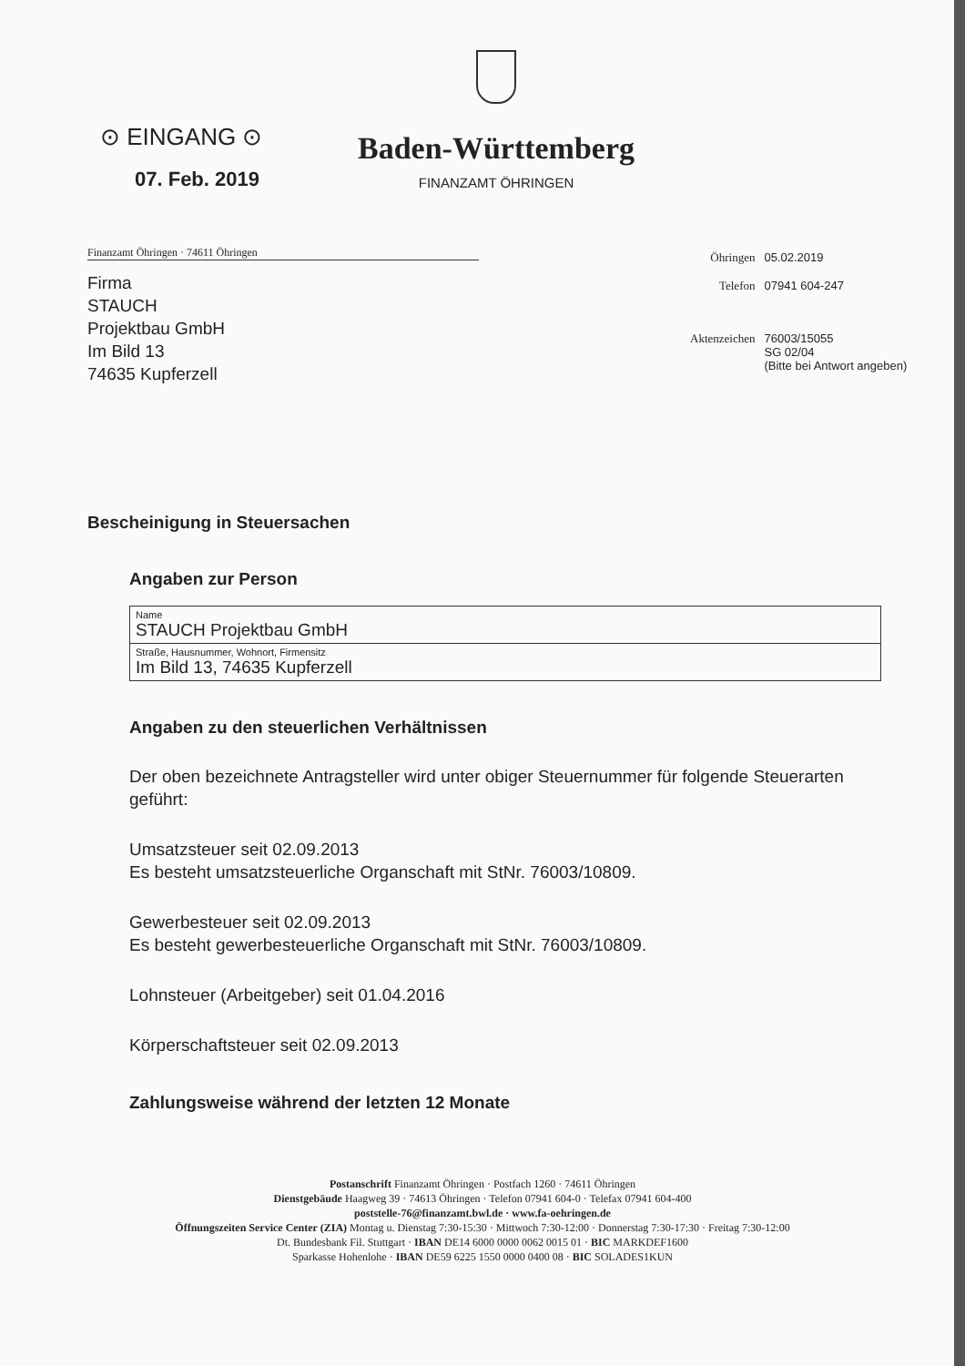⊙ EINGANG ⊙
07. Feb. 2019
Baden-Württemberg
FINANZAMT ÖHRINGEN
Finanzamt Öhringen · 74611 Öhringen
Firma
STAUCH
Projektbau GmbH
Im Bild 13
74635 Kupferzell
| Öhringen | 05.02.2019 |
| Telefon | 07941 604-247 |
| Aktenzeichen | 76003/15055 SG 02/04 (Bitte bei Antwort angeben) |
Bescheinigung in Steuersachen
Angaben zur Person
| Name STAUCH Projektbau GmbH |
| Straße, Hausnummer, Wohnort, Firmensitz Im Bild 13, 74635 Kupferzell |
Angaben zu den steuerlichen Verhältnissen
Der oben bezeichnete Antragsteller wird unter obiger Steuernummer für folgende Steuerarten geführt:
Umsatzsteuer seit 02.09.2013
Es besteht umsatzsteuerliche Organschaft mit StNr. 76003/10809.
Gewerbesteuer seit 02.09.2013
Es besteht gewerbesteuerliche Organschaft mit StNr. 76003/10809.
Lohnsteuer (Arbeitgeber) seit 01.04.2016
Körperschaftsteuer seit 02.09.2013
Zahlungsweise während der letzten 12 Monate
Postanschrift Finanzamt Öhringen · Postfach 1260 · 74611 Öhringen
Dienstgebäude Haagweg 39 · 74613 Öhringen · Telefon 07941 604-0 · Telefax 07941 604-400
poststelle-76@finanzamt.bwl.de · www.fa-oehringen.de
Öffnungszeiten Service Center (ZIA) Montag u. Dienstag 7:30-15:30 · Mittwoch 7:30-12:00 · Donnerstag 7:30-17:30 · Freitag 7:30-12:00
Dt. Bundesbank Fil. Stuttgart · IBAN DE14 6000 0000 0062 0015 01 · BIC MARKDEF1600
Sparkasse Hohenlohe · IBAN DE59 6225 1550 0000 0400 08 · BIC SOLADES1KUN